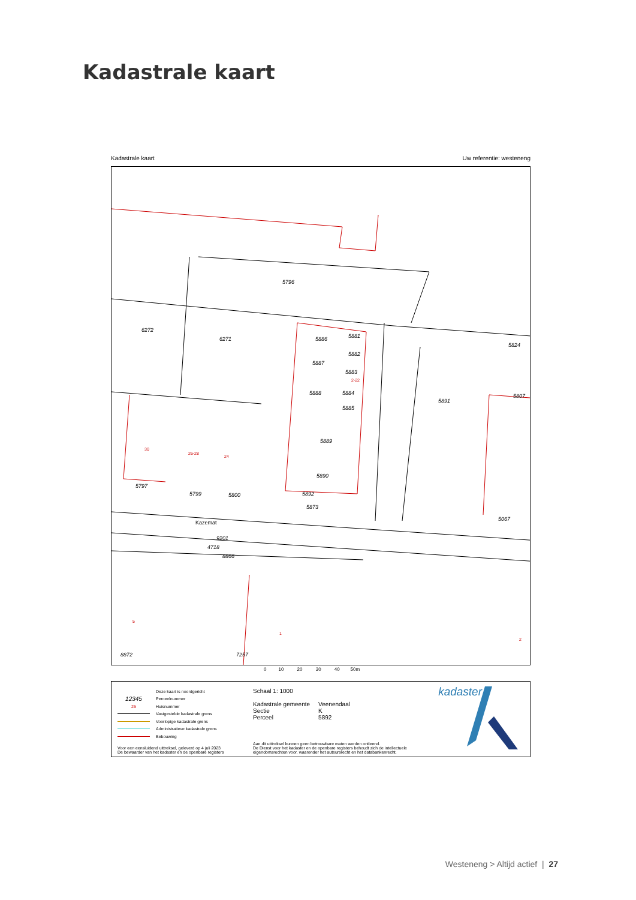Kadastrale kaart
Kadastrale kaart Uw referentie: westeneng
5796
6272
6271
5886
5881
5882
5887
5883
5888
5884
5885
5889
5890
5892
5873
5891
5824
5807
5797
5799
5800
Kazemat
9201
4718
8866
8872
7257
5067
30
26-28
24
5
1
2
2-22
0 10 20 30 40 50m
Deze kaart is noordgericht
12345 Perceelnummer
25 Huisnummer
Vastgestelde kadastrale grens
Voorlopige kadastrale grens
Administratieve kadastrale grens
Bebouwing
Schaal 1: 1000
| Kadastrale gemeente | Veenendaal |
| Sectie | K |
| Perceel | 5892 |
Voor een eensluidend uittreksel, geleverd op 4 juli 2023
De bewaarder van het kadaster en de openbare registers
Aan dit uittreksel kunnen geen betrouwbare maten worden ontleend.
De Dienst voor het kadaster en de openbare registers behoudt zich de intellectuele
eigendomsrechten voor, waaronder het auteursrecht en het databankenrecht.
kadaster
Westeneng > Altijd actief | 27